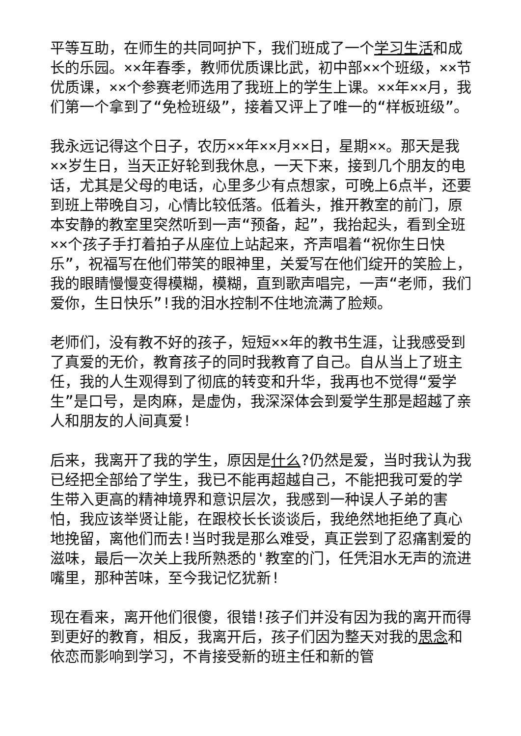平等互助，在师生的共同呵护下，我们班成了一个学习 生活和成长的乐园。××年春季，教师优质课比武，初中部××个班级，××节优质课，××个参赛老师选用了我班上的学生上课。××年××月，我们第一个拿到了“免检班级”，接着又评上了唯一的“样板班级”。
我永远记得这个日子，农历××年××月××日，星期××。那天是我××岁生日，当天正好轮到我休息，一天下来，接到几个朋友的电话，尤其是父母的电话，心里多少有点想家，可晚上6点半，还要到班上带晚自习，心情比较低落。低着头，推开教室的前门，原本安静的教室里突然听到一声“预备，起”，我抬起头，看到全班××个孩子手打着拍子从座位上站起来，齐声唱着“祝你生日快乐”，祝福写在他们带笑的眼神里，关爱写在他们绽开的笑脸上，我的眼睛慢慢变得模糊，模糊，直到歌声唱完，一声“老师，我们爱你，生日快乐”!我的泪水控制不住地流满了脸颊。
老师们，没有教不好的孩子，短短××年的教书生涯，让我感受到了真爱的无价，教育孩子的同时我教育了自己。自从当上了班主任，我的人生观得到了彻底的转变和升华，我再也不觉得“爱学生”是口号，是肉麻，是虚伪，我深深体会到爱学生那是超越了亲人和朋友的人间真爱!
后来，我离开了我的学生，原因是什么?仍然是爱，当时我认为我已经把全部给了学生，我已不能再超越自己，不能把我可爱的学生带入更高的精神境界和意识层次，我感到一种误人子弟的害怕，我应该举贤让能，在跟校长长谈谈后，我绝然地拒绝了真心地挽留，离他们而去!当时我是那么难受，真正尝到了忍痛割爱的滋味，最后一次关上我所熟悉的'教室的门，任凭泪水无声的流进嘴里，那种苦味，至今我记忆犹新!
现在看来，离开他们很傻，很错!孩子们并没有因为我的离开而得到更好的教育，相反，我离开后，孩子们因为整天对我的思念和依恋而影响到学习，不肯接受新的班主任和新的管